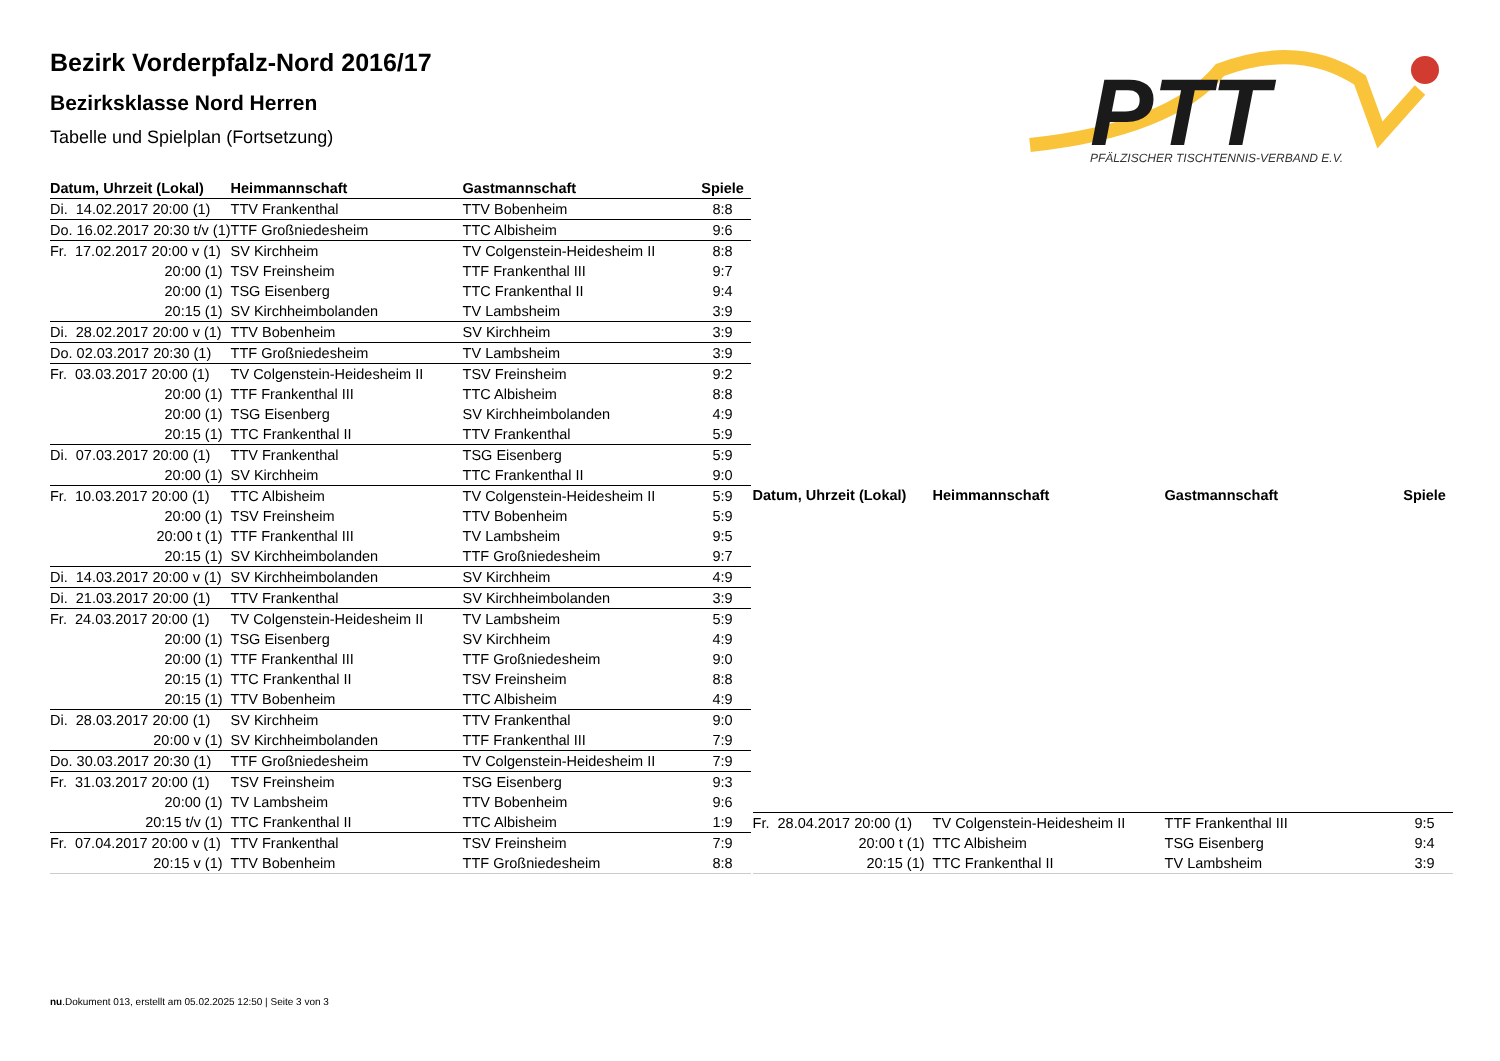Bezirk Vorderpfalz-Nord 2016/17
Bezirksklasse Nord Herren
Tabelle und Spielplan (Fortsetzung)
PTT
PFÄLZISCHER TISCHTENNIS-VERBAND E.V.
| Datum, Uhrzeit (Lokal) | Heimmannschaft | Gastmannschaft | Spiele |
| --- | --- | --- | --- |
| Di. 14.02.2017 20:00 (1) | TTV Frankenthal | TTV Bobenheim | 8:8 |
| Do. 16.02.2017 20:30 t/v (1) | TTF Großniedesheim | TTC Albisheim | 9:6 |
| Fr. 17.02.2017 20:00 v (1) | SV Kirchheim | TV Colgenstein-Heidesheim II | 8:8 |
| 20:00 (1) | TSV Freinsheim | TTF Frankenthal III | 9:7 |
| 20:00 (1) | TSG Eisenberg | TTC Frankenthal II | 9:4 |
| 20:15 (1) | SV Kirchheimbolanden | TV Lambsheim | 3:9 |
| Di. 28.02.2017 20:00 v (1) | TTV Bobenheim | SV Kirchheim | 3:9 |
| Do. 02.03.2017 20:30 (1) | TTF Großniedesheim | TV Lambsheim | 3:9 |
| Fr. 03.03.2017 20:00 (1) | TV Colgenstein-Heidesheim II | TSV Freinsheim | 9:2 |
| 20:00 (1) | TTF Frankenthal III | TTC Albisheim | 8:8 |
| 20:00 (1) | TSG Eisenberg | SV Kirchheimbolanden | 4:9 |
| 20:15 (1) | TTC Frankenthal II | TTV Frankenthal | 5:9 |
| Di. 07.03.2017 20:00 (1) | TTV Frankenthal | TSG Eisenberg | 5:9 |
| 20:00 (1) | SV Kirchheim | TTC Frankenthal II | 9:0 |
| Fr. 10.03.2017 20:00 (1) | TTC Albisheim | TV Colgenstein-Heidesheim II | 5:9 |
| 20:00 (1) | TSV Freinsheim | TTV Bobenheim | 5:9 |
| 20:00 t (1) | TTF Frankenthal III | TV Lambsheim | 9:5 |
| 20:15 (1) | SV Kirchheimbolanden | TTF Großniedesheim | 9:7 |
| Di. 14.03.2017 20:00 v (1) | SV Kirchheimbolanden | SV Kirchheim | 4:9 |
| Di. 21.03.2017 20:00 (1) | TTV Frankenthal | SV Kirchheimbolanden | 3:9 |
| Fr. 24.03.2017 20:00 (1) | TV Colgenstein-Heidesheim II | TV Lambsheim | 5:9 |
| 20:00 (1) | TSG Eisenberg | SV Kirchheim | 4:9 |
| 20:00 (1) | TTF Frankenthal III | TTF Großniedesheim | 9:0 |
| 20:15 (1) | TTC Frankenthal II | TSV Freinsheim | 8:8 |
| 20:15 (1) | TTV Bobenheim | TTC Albisheim | 4:9 |
| Di. 28.03.2017 20:00 (1) | SV Kirchheim | TTV Frankenthal | 9:0 |
| 20:00 v (1) | SV Kirchheimbolanden | TTF Frankenthal III | 7:9 |
| Do. 30.03.2017 20:30 (1) | TTF Großniedesheim | TV Colgenstein-Heidesheim II | 7:9 |
| Fr. 31.03.2017 20:00 (1) | TSV Freinsheim | TSG Eisenberg | 9:3 |
| 20:00 (1) | TV Lambsheim | TTV Bobenheim | 9:6 |
| 20:15 t/v (1) | TTC Frankenthal II | TTC Albisheim | 1:9 |
| Fr. 07.04.2017 20:00 v (1) | TTV Frankenthal | TSV Freinsheim | 7:9 |
| 20:15 v (1) | TTV Bobenheim | TTF Großniedesheim | 8:8 |
| Datum, Uhrzeit (Lokal) | Heimmannschaft | Gastmannschaft | Spiele |
| --- | --- | --- | --- |
| Fr. 28.04.2017 20:00 (1) | TV Colgenstein-Heidesheim II | TTF Frankenthal III | 9:5 |
| 20:00 t (1) | TTC Albisheim | TSG Eisenberg | 9:4 |
| 20:15 (1) | TTC Frankenthal II | TV Lambsheim | 3:9 |
nu.Dokument 013, erstellt am 05.02.2025 12:50 | Seite 3 von 3